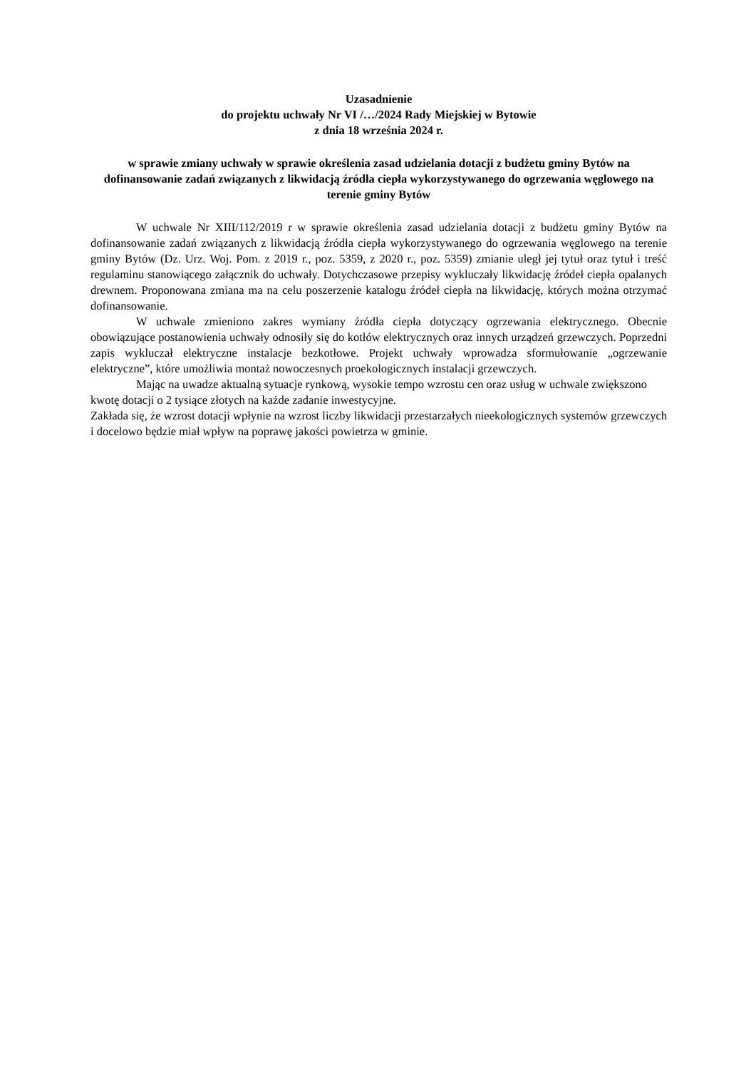Uzasadnienie
do projektu uchwały Nr VI /…/2024 Rady Miejskiej w Bytowie
z dnia 18 września 2024 r.
w sprawie zmiany uchwały w sprawie określenia zasad udzielania dotacji z budżetu gminy Bytów na dofinansowanie zadań związanych z likwidacją źródła ciepła wykorzystywanego do ogrzewania węglowego na terenie gminy Bytów
W uchwale Nr XIII/112/2019 r w sprawie określenia zasad udzielania dotacji z budżetu gminy Bytów na dofinansowanie zadań związanych z likwidacją źródła ciepła wykorzystywanego do ogrzewania węglowego na terenie gminy Bytów (Dz. Urz. Woj. Pom. z 2019 r., poz. 5359, z 2020 r., poz. 5359) zmianie uległ jej tytuł oraz tytuł i treść regulaminu stanowiącego załącznik do uchwały. Dotychczasowe przepisy wykluczały likwidację źródeł ciepła opalanych drewnem. Proponowana zmiana ma na celu poszerzenie katalogu źródeł ciepła na likwidację, których można otrzymać dofinansowanie.
W uchwale zmieniono zakres wymiany źródła ciepła dotyczący ogrzewania elektrycznego. Obecnie obowiązujące postanowienia uchwały odnosiły się do kotłów elektrycznych oraz innych urządzeń grzewczych. Poprzedni zapis wykluczał elektryczne instalacje bezkotłowe. Projekt uchwały wprowadza sformułowanie „ogrzewanie elektryczne”, które umożliwia montaż nowoczesnych proekologicznych instalacji grzewczych.
Mając na uwadze aktualną sytuacje rynkową, wysokie tempo wzrostu cen oraz usług w uchwale zwiększono kwotę dotacji o 2 tysiące złotych na każde zadanie inwestycyjne.
Zakłada się, że wzrost dotacji wpłynie na wzrost liczby likwidacji przestarzałych nieekologicznych systemów grzewczych i docelowo będzie miał wpływ na poprawę jakości powietrza w gminie.